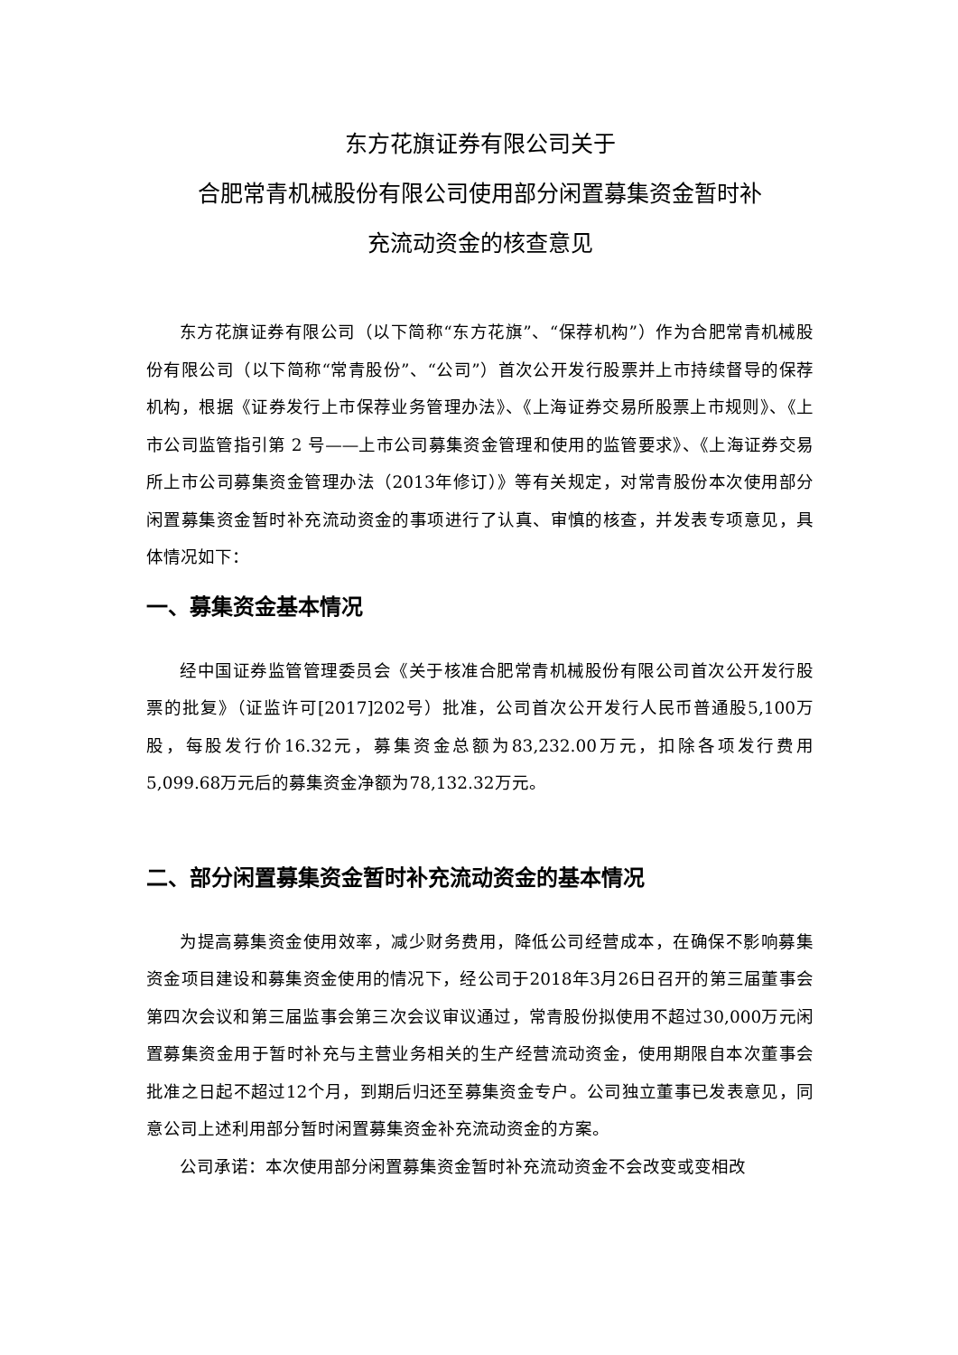东方花旗证券有限公司关于
合肥常青机械股份有限公司使用部分闲置募集资金暂时补
充流动资金的核查意见
东方花旗证券有限公司（以下简称“东方花旗”、“保荐机构”）作为合肥常青机械股份有限公司（以下简称“常青股份”、“公司”）首次公开发行股票并上市持续督导的保荐机构，根据《证券发行上市保荐业务管理办法》、《上海证券交易所股票上市规则》、《上市公司监管指引第 2 号——上市公司募集资金管理和使用的监管要求》、《上海证券交易所上市公司募集资金管理办法（2013年修订）》等有关规定，对常青股份本次使用部分闲置募集资金暂时补充流动资金的事项进行了认真、审慎的核查，并发表专项意见，具体情况如下：
一、募集资金基本情况
经中国证券监管管理委员会《关于核准合肥常青机械股份有限公司首次公开发行股票的批复》（证监许可[2017]202号）批准，公司首次公开发行人民币普通股5,100万股，每股发行价16.32元，募集资金总额为83,232.00万元，扣除各项发行费用5,099.68万元后的募集资金净额为78,132.32万元。
二、部分闲置募集资金暂时补充流动资金的基本情况
为提高募集资金使用效率，减少财务费用，降低公司经营成本，在确保不影响募集资金项目建设和募集资金使用的情况下，经公司于2018年3月26日召开的第三届董事会第四次会议和第三届监事会第三次会议审议通过，常青股份拟使用不超过30,000万元闲置募集资金用于暂时补充与主营业务相关的生产经营流动资金，使用期限自本次董事会批准之日起不超过12个月，到期后归还至募集资金专户。公司独立董事已发表意见，同意公司上述利用部分暂时闲置募集资金补充流动资金的方案。
公司承诺：本次使用部分闲置募集资金暂时补充流动资金不会改变或变相改